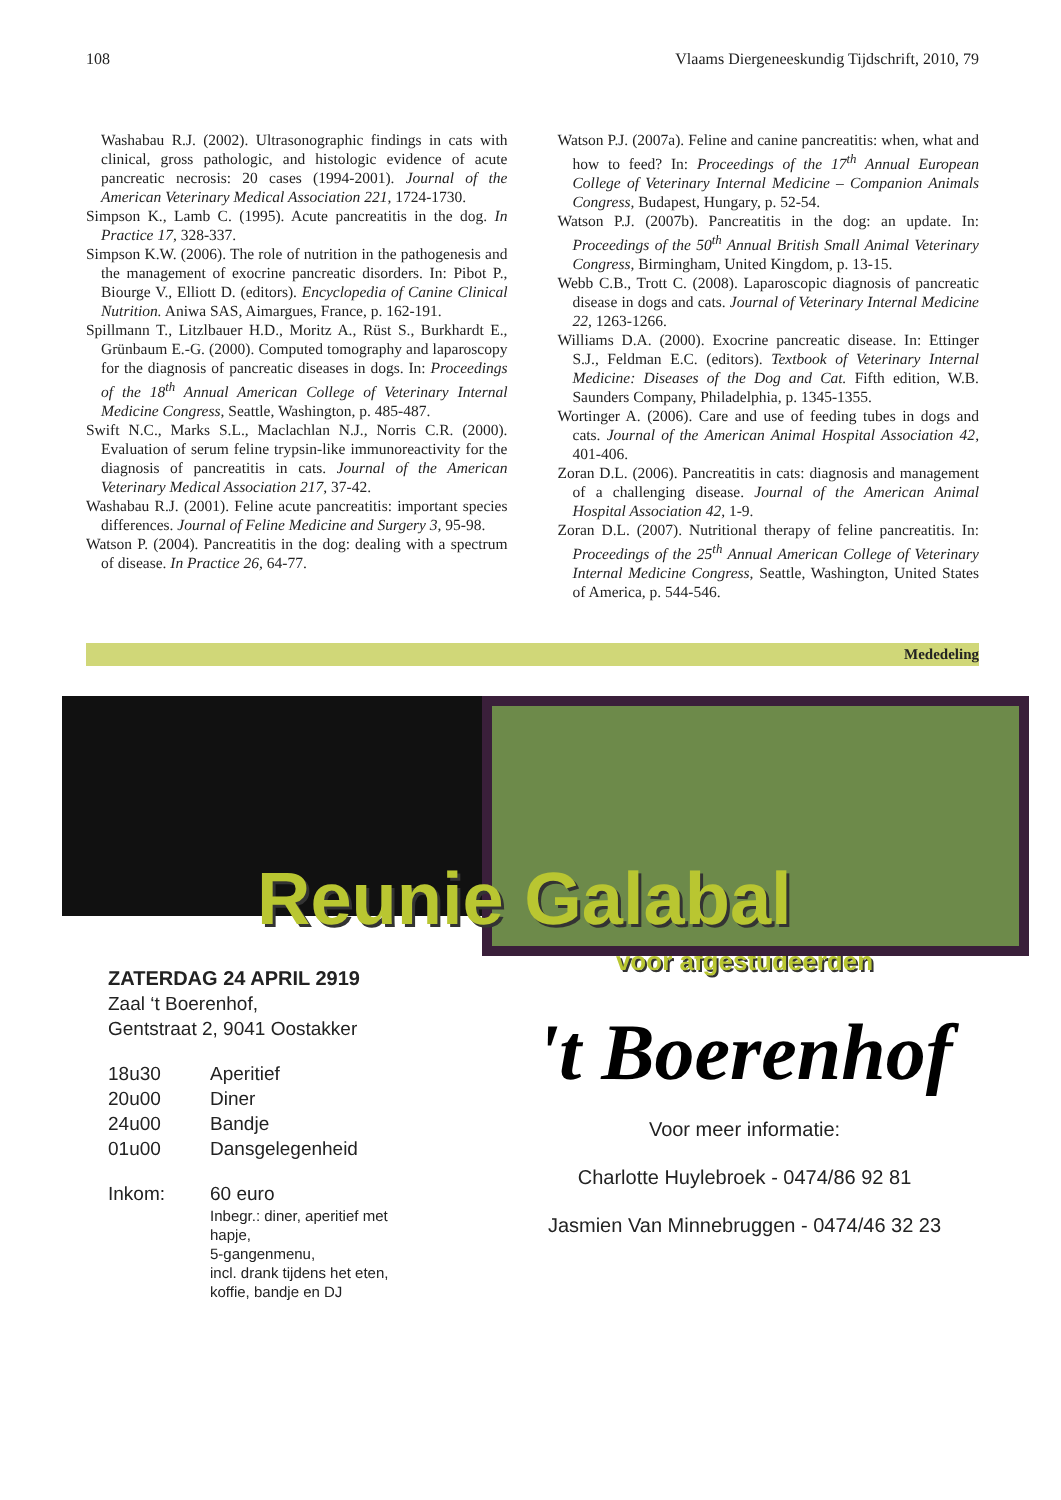108 Vlaams Diergeneeskundig Tijdschrift, 2010, 79
Washabau R.J. (2002). Ultrasonographic findings in cats with clinical, gross pathologic, and histologic evidence of acute pancreatic necrosis: 20 cases (1994-2001). Journal of the American Veterinary Medical Association 221, 1724-1730.
Simpson K., Lamb C. (1995). Acute pancreatitis in the dog. In Practice 17, 328-337.
Simpson K.W. (2006). The role of nutrition in the pathogenesis and the management of exocrine pancreatic disorders. In: Pibot P., Biourge V., Elliott D. (editors). Encyclopedia of Canine Clinical Nutrition. Aniwa SAS, Aimargues, France, p. 162-191.
Spillmann T., Litzlbauer H.D., Moritz A., Rüst S., Burkhardt E., Grünbaum E.-G. (2000). Computed tomography and laparoscopy for the diagnosis of pancreatic diseases in dogs. In: Proceedings of the 18<sup>th</sup> Annual American College of Veterinary Internal Medicine Congress, Seattle, Washington, p. 485-487.
Swift N.C., Marks S.L., Maclachlan N.J., Norris C.R. (2000). Evaluation of serum feline trypsin-like immunoreactivity for the diagnosis of pancreatitis in cats. Journal of the American Veterinary Medical Association 217, 37-42.
Washabau R.J. (2001). Feline acute pancreatitis: important species differences. Journal of Feline Medicine and Surgery 3, 95-98.
Watson P. (2004). Pancreatitis in the dog: dealing with a spectrum of disease. In Practice 26, 64-77.
Watson P.J. (2007a). Feline and canine pancreatitis: when, what and how to feed? In: Proceedings of the 17<sup>th</sup> Annual European College of Veterinary Internal Medicine – Companion Animals Congress, Budapest, Hungary, p. 52-54.
Watson P.J. (2007b). Pancreatitis in the dog: an update. In: Proceedings of the 50<sup>th</sup> Annual British Small Animal Veterinary Congress, Birmingham, United Kingdom, p. 13-15.
Webb C.B., Trott C. (2008). Laparoscopic diagnosis of pancreatic disease in dogs and cats. Journal of Veterinary Internal Medicine 22, 1263-1266.
Williams D.A. (2000). Exocrine pancreatic disease. In: Ettinger S.J., Feldman E.C. (editors). Textbook of Veterinary Internal Medicine: Diseases of the Dog and Cat. Fifth edition, W.B. Saunders Company, Philadelphia, p. 1345-1355.
Wortinger A. (2006). Care and use of feeding tubes in dogs and cats. Journal of the American Animal Hospital Association 42, 401-406.
Zoran D.L. (2006). Pancreatitis in cats: diagnosis and management of a challenging disease. Journal of the American Animal Hospital Association 42, 1-9.
Zoran D.L. (2007). Nutritional therapy of feline pancreatitis. In: Proceedings of the 25<sup>th</sup> Annual American College of Veterinary Internal Medicine Congress, Seattle, Washington, United States of America, p. 544-546.
Mededeling
Reunie Galabal
ZATERDAG 24 APRIL 2919
Zaal ‘t Boerenhof,
Gentstraat 2, 9041 Oostakker
| 18u30 | Aperitief |
| 20u00 | Diner |
| 24u00 | Bandje |
| 01u00 | Dansgelegenheid |
| Inkom: | 60 euro Inbegr.: diner, aperitief met hapje, 5-gangenmenu, incl. drank tijdens het eten, koffie, bandje en DJ |
voor afgestudeerden
't Boerenhof
Voor meer informatie:
Charlotte Huylebroek - 0474/86 92 81
Jasmien Van Minnebruggen - 0474/46 32 23